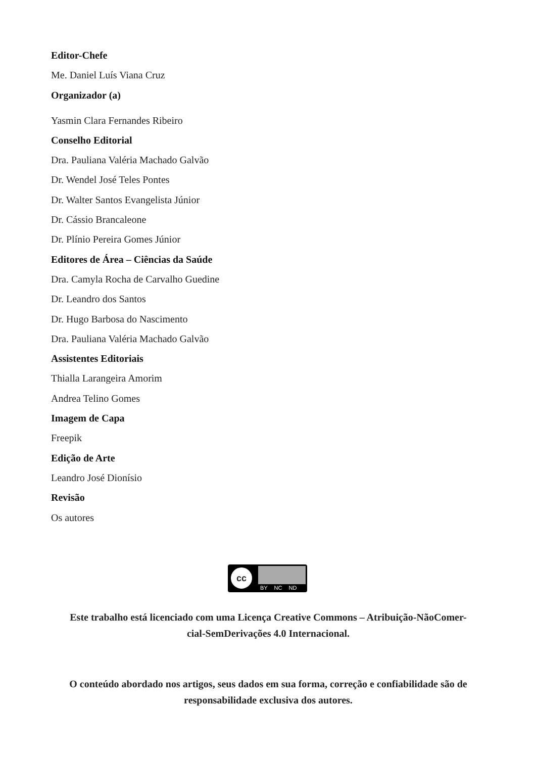Editor-Chefe
Me. Daniel Luís Viana Cruz
Organizador (a)
Yasmin Clara Fernandes Ribeiro
Conselho Editorial
Dra. Pauliana Valéria Machado Galvão
Dr. Wendel José Teles Pontes
Dr. Walter Santos Evangelista Júnior
Dr. Cássio Brancaleone
Dr. Plínio Pereira Gomes Júnior
Editores de Área – Ciências da Saúde
Dra. Camyla Rocha de Carvalho Guedine
Dr. Leandro dos Santos
Dr. Hugo Barbosa do Nascimento
Dra. Pauliana Valéria Machado Galvão
Assistentes Editoriais
Thialla Larangeira Amorim
Andrea Telino Gomes
Imagem de Capa
Freepik
Edição de Arte
Leandro José Dionísio
Revisão
Os autores
cc
BY NC ND
Este trabalho está licenciado com uma Licença Creative Commons – Atribuição-NãoComer-
cial-SemDerivações 4.0 Internacional.
O conteúdo abordado nos artigos, seus dados em sua forma, correção e confiabilidade são de
responsabilidade exclusiva dos autores.